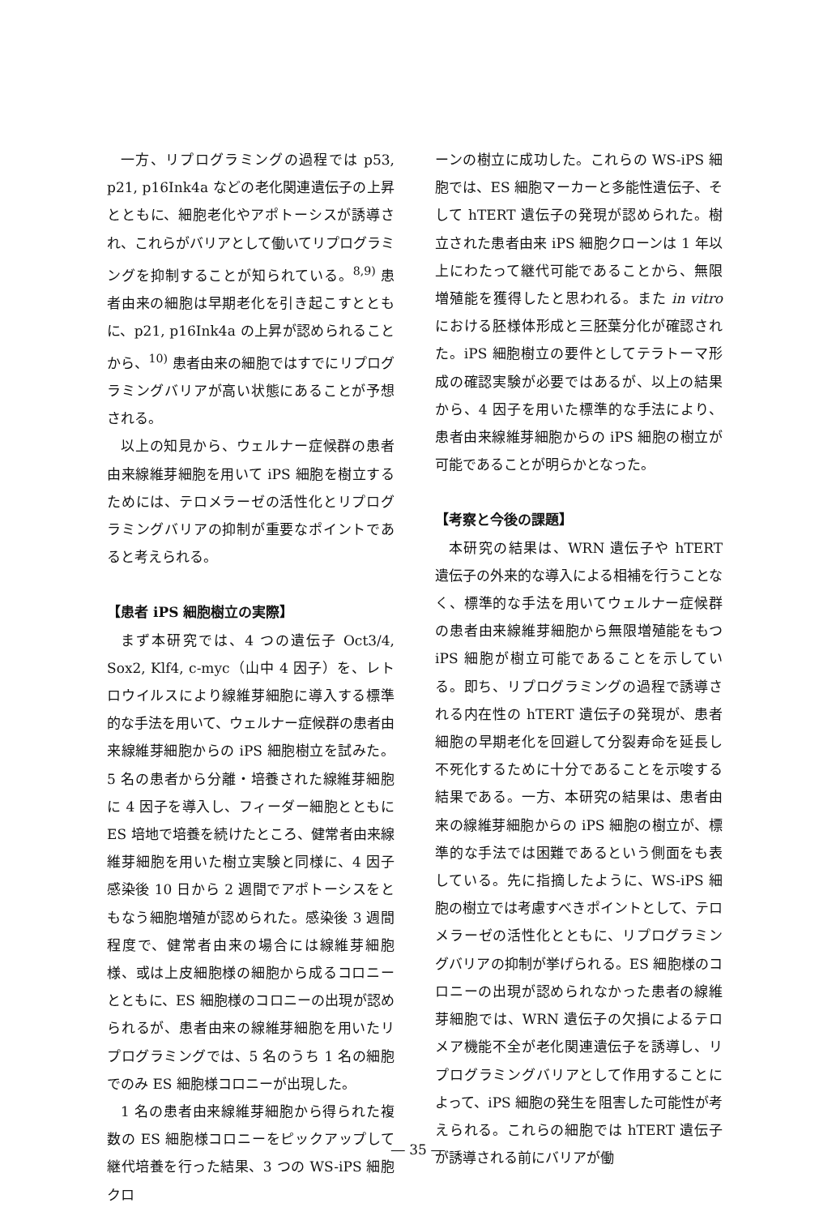一方、リプログラミングの過程では p53, p21, p16Ink4a などの老化関連遺伝子の上昇とともに、細胞老化やアポトーシスが誘導され、これらがバリアとして働いてリプログラミングを抑制することが知られている。<sup>8,9)</sup> 患者由来の細胞は早期老化を引き起こすとともに、p21, p16Ink4a の上昇が認められることから、<sup>10)</sup> 患者由来の細胞ではすでにリプログラミングバリアが高い状態にあることが予想される。
以上の知見から、ウェルナー症候群の患者由来線維芽細胞を用いて iPS 細胞を樹立するためには、テロメラーゼの活性化とリプログラミングバリアの抑制が重要なポイントであると考えられる。
【患者 iPS 細胞樹立の実際】
まず本研究では、4 つの遺伝子 Oct3/4, Sox2, Klf4, c-myc（山中 4 因子）を、レトロウイルスにより線維芽細胞に導入する標準的な手法を用いて、ウェルナー症候群の患者由来線維芽細胞からの iPS 細胞樹立を試みた。5 名の患者から分離・培養された線維芽細胞に 4 因子を導入し、フィーダー細胞とともに ES 培地で培養を続けたところ、健常者由来線維芽細胞を用いた樹立実験と同様に、4 因子感染後 10 日から 2 週間でアポトーシスをともなう細胞増殖が認められた。感染後 3 週間程度で、健常者由来の場合には線維芽細胞様、或は上皮細胞様の細胞から成るコロニーとともに、ES 細胞様のコロニーの出現が認められるが、患者由来の線維芽細胞を用いたリプログラミングでは、5 名のうち 1 名の細胞でのみ ES 細胞様コロニーが出現した。
1 名の患者由来線維芽細胞から得られた複数の ES 細胞様コロニーをピックアップして継代培養を行った結果、3 つの WS-iPS 細胞クロ
ーンの樹立に成功した。これらの WS-iPS 細胞では、ES 細胞マーカーと多能性遺伝子、そして hTERT 遺伝子の発現が認められた。樹立された患者由来 iPS 細胞クローンは 1 年以上にわたって継代可能であることから、無限増殖能を獲得したと思われる。また in vitro における胚様体形成と三胚葉分化が確認された。iPS 細胞樹立の要件としてテラトーマ形成の確認実験が必要ではあるが、以上の結果から、4 因子を用いた標準的な手法により、患者由来線維芽細胞からの iPS 細胞の樹立が可能であることが明らかとなった。
【考察と今後の課題】
本研究の結果は、WRN 遺伝子や hTERT 遺伝子の外来的な導入による相補を行うことなく、標準的な手法を用いてウェルナー症候群の患者由来線維芽細胞から無限増殖能をもつ iPS 細胞が樹立可能であることを示している。即ち、リプログラミングの過程で誘導される内在性の hTERT 遺伝子の発現が、患者細胞の早期老化を回避して分裂寿命を延長し不死化するために十分であることを示唆する結果である。一方、本研究の結果は、患者由来の線維芽細胞からの iPS 細胞の樹立が、標準的な手法では困難であるという側面をも表している。先に指摘したように、WS-iPS 細胞の樹立では考慮すべきポイントとして、テロメラーゼの活性化とともに、リプログラミングバリアの抑制が挙げられる。ES 細胞様のコロニーの出現が認められなかった患者の線維芽細胞では、WRN 遺伝子の欠損によるテロメア機能不全が老化関連遺伝子を誘導し、リプログラミングバリアとして作用することによって、iPS 細胞の発生を阻害した可能性が考えられる。これらの細胞では hTERT 遺伝子が誘導される前にバリアが働
― 35 ―